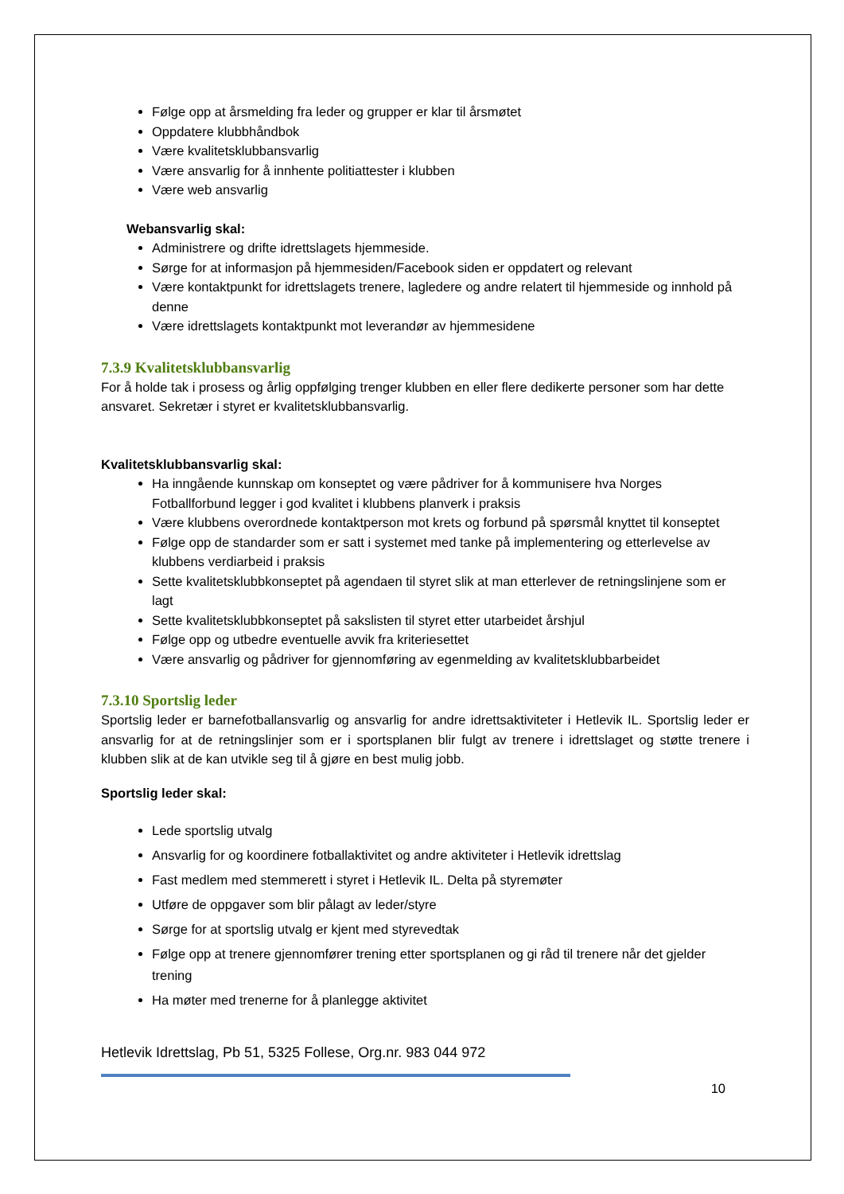Følge opp at årsmelding fra leder og grupper er klar til årsmøtet
Oppdatere klubbhåndbok
Være kvalitetsklubbansvarlig
Være ansvarlig for å innhente politiattester i klubben
Være web ansvarlig
Webansvarlig skal:
Administrere og drifte idrettslagets hjemmeside.
Sørge for at informasjon på hjemmesiden/Facebook siden er oppdatert og relevant
Være kontaktpunkt for idrettslagets trenere, lagledere og andre relatert til hjemmeside og innhold på denne
Være idrettslagets kontaktpunkt mot leverandør av hjemmesidene
7.3.9 Kvalitetsklubbansvarlig
For å holde tak i prosess og årlig oppfølging trenger klubben en eller flere dedikerte personer som har dette ansvaret. Sekretær i styret er kvalitetsklubbansvarlig.
Kvalitetsklubbansvarlig skal:
Ha inngående kunnskap om konseptet og være pådriver for å kommunisere hva Norges Fotballforbund legger i god kvalitet i klubbens planverk i praksis
Være klubbens overordnede kontaktperson mot krets og forbund på spørsmål knyttet til konseptet
Følge opp de standarder som er satt i systemet med tanke på implementering og etterlevelse av klubbens verdiarbeid i praksis
Sette kvalitetsklubbkonseptet på agendaen til styret slik at man etterlever de retningslinjene som er lagt
Sette kvalitetsklubbkonseptet på sakslisten til styret etter utarbeidet årshjul
Følge opp og utbedre eventuelle avvik fra kriteriesettet
Være ansvarlig og pådriver for gjennomføring av egenmelding av kvalitetsklubbarbeidet
7.3.10 Sportslig leder
Sportslig leder er barnefotballansvarlig og ansvarlig for andre idrettsaktiviteter i Hetlevik IL. Sportslig leder er ansvarlig for at de retningslinjer som er i sportsplanen blir fulgt av trenere i idrettslaget og støtte trenere i klubben slik at de kan utvikle seg til å gjøre en best mulig jobb.
Sportslig leder skal:
Lede sportslig utvalg
Ansvarlig for og koordinere fotballaktivitet og andre aktiviteter i Hetlevik idrettslag
Fast medlem med stemmerett i styret i Hetlevik IL. Delta på styremøter
Utføre de oppgaver som blir pålagt av leder/styre
Sørge for at sportslig utvalg er kjent med styrevedtak
Følge opp at trenere gjennomfører trening etter sportsplanen og gi råd til trenere når det gjelder trening
Ha møter med trenerne for å planlegge aktivitet
Hetlevik Idrettslag, Pb 51, 5325 Follese, Org.nr. 983 044 972
10